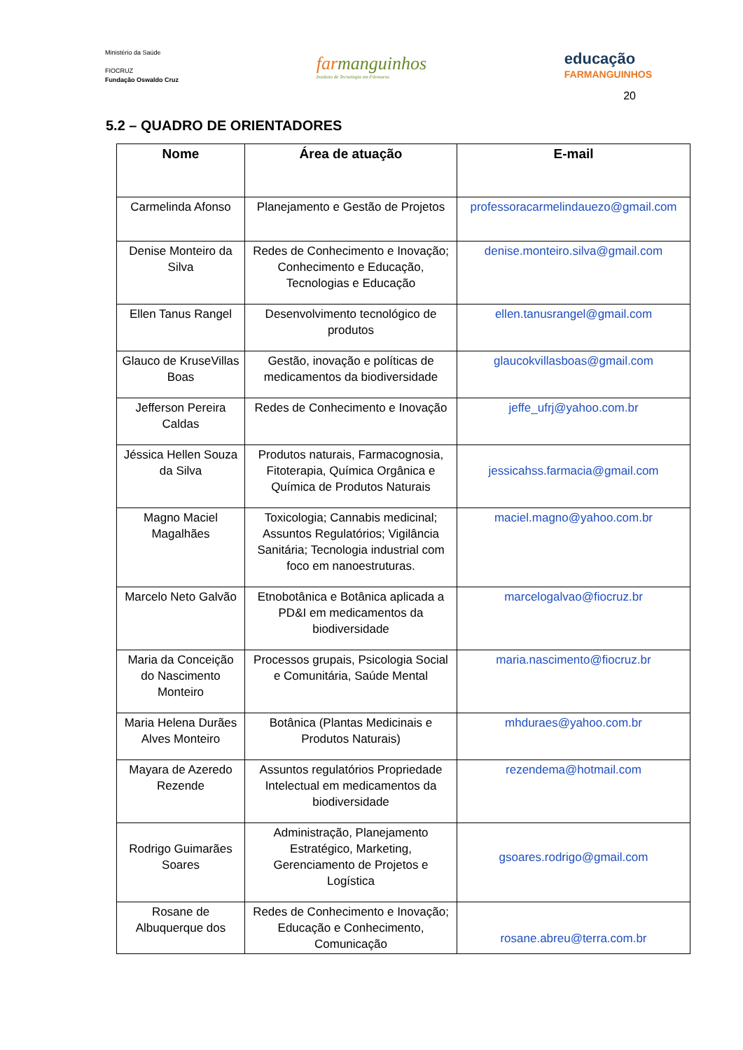Ministério da Saúde
FIOCRUZ
Fundação Oswaldo Cruz
farmanguinhos
Instituto de Tecnologia em Fármacos
educação
FARMANGUINHOS
20
5.2 – QUADRO DE ORIENTADORES
| Nome | Área de atuação | E-mail |
| --- | --- | --- |
| Carmelinda Afonso | Planejamento e Gestão de Projetos | professoracarmelindauezo@gmail.com |
| Denise Monteiro da Silva | Redes de Conhecimento e Inovação; Conhecimento e Educação, Tecnologias e Educação | denise.monteiro.silva@gmail.com |
| Ellen Tanus Rangel | Desenvolvimento tecnológico de produtos | ellen.tanusrangel@gmail.com |
| Glauco de KruseVillas Boas | Gestão, inovação e políticas de medicamentos da biodiversidade | glaucokvillasboas@gmail.com |
| Jefferson Pereira Caldas | Redes de Conhecimento e Inovação | jeffe_ufrj@yahoo.com.br |
| Jéssica Hellen Souza da Silva | Produtos naturais, Farmacognosia, Fitoterapia, Química Orgânica e Química de Produtos Naturais | jessicahss.farmacia@gmail.com |
| Magno Maciel Magalhães | Toxicologia; Cannabis medicinal; Assuntos Regulatórios; Vigilância Sanitária; Tecnologia industrial com foco em nanoestruturas. | maciel.magno@yahoo.com.br |
| Marcelo Neto Galvão | Etnobotânica e Botânica aplicada a PD&I em medicamentos da biodiversidade | marcelogalvao@fiocruz.br |
| Maria da Conceição do Nascimento Monteiro | Processos grupais, Psicologia Social e Comunitária, Saúde Mental | maria.nascimento@fiocruz.br |
| Maria Helena Durães Alves Monteiro | Botânica (Plantas Medicinais e Produtos Naturais) | mhduraes@yahoo.com.br |
| Mayara de Azeredo Rezende | Assuntos regulatórios Propriedade Intelectual em medicamentos da biodiversidade | rezendema@hotmail.com |
| Rodrigo Guimarães Soares | Administração, Planejamento Estratégico, Marketing, Gerenciamento de Projetos e Logística | gsoares.rodrigo@gmail.com |
| Rosane de Albuquerque dos | Redes de Conhecimento e Inovação; Educação e Conhecimento, Comunicação | rosane.abreu@terra.com.br |